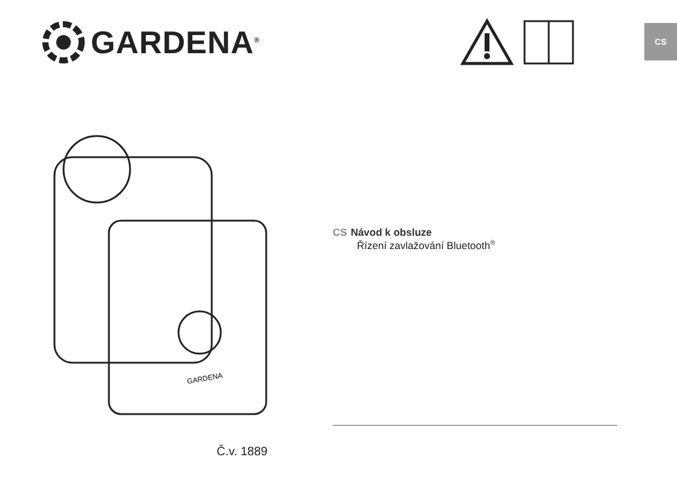GARDENA<sup>®</sup>
CS
GARDENA
CS Návod k obsluze
Řízení zavlažování Bluetooth<sup>®</sup>
Č.v. 1889